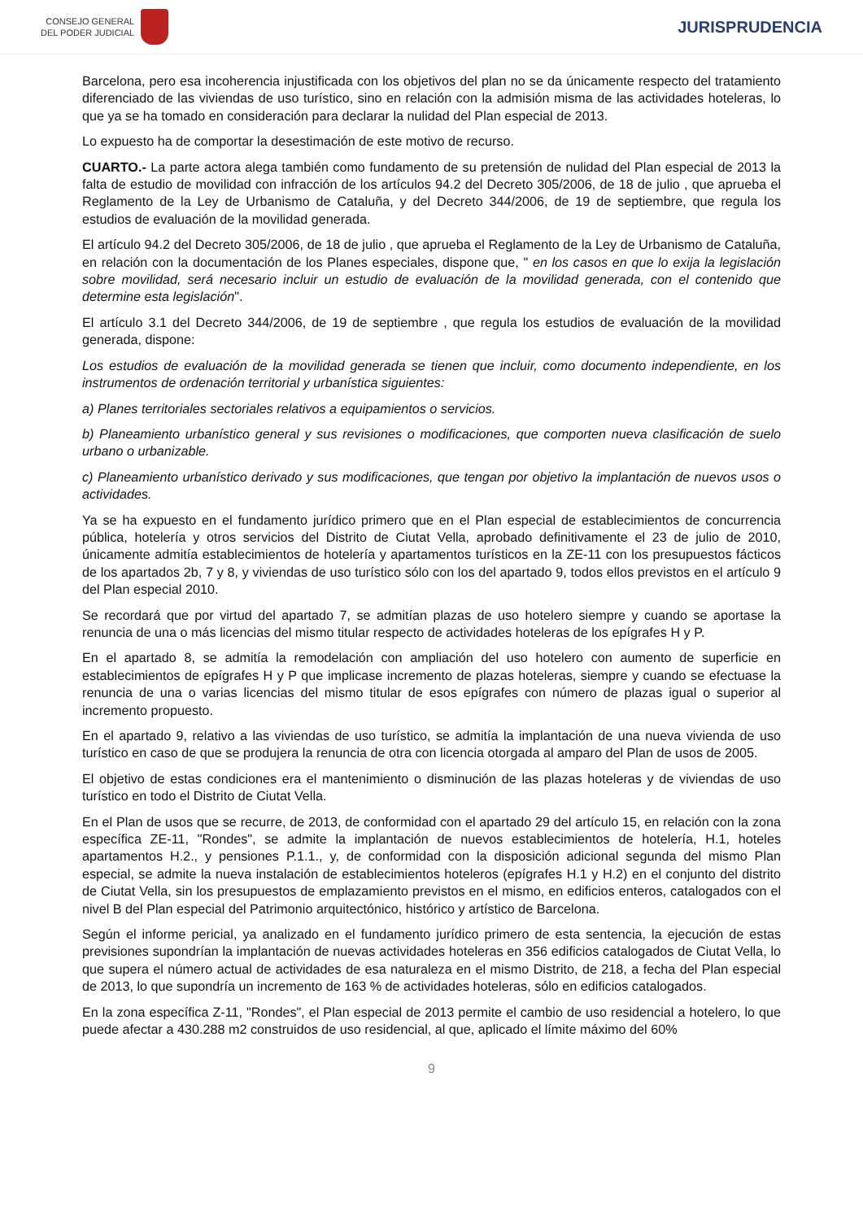CONSEJO GENERAL
DEL PODER JUDICIAL
JURISPRUDENCIA
Barcelona, pero esa incoherencia injustificada con los objetivos del plan no se da únicamente respecto del tratamiento diferenciado de las viviendas de uso turístico, sino en relación con la admisión misma de las actividades hoteleras, lo que ya se ha tomado en consideración para declarar la nulidad del Plan especial de 2013.
Lo expuesto ha de comportar la desestimación de este motivo de recurso.
CUARTO.- La parte actora alega también como fundamento de su pretensión de nulidad del Plan especial de 2013 la falta de estudio de movilidad con infracción de los artículos 94.2 del Decreto 305/2006, de 18 de julio , que aprueba el Reglamento de la Ley de Urbanismo de Cataluña, y del Decreto 344/2006, de 19 de septiembre, que regula los estudios de evaluación de la movilidad generada.
El artículo 94.2 del Decreto 305/2006, de 18 de julio , que aprueba el Reglamento de la Ley de Urbanismo de Cataluña, en relación con la documentación de los Planes especiales, dispone que, " en los casos en que lo exija la legislación sobre movilidad, será necesario incluir un estudio de evaluación de la movilidad generada, con el contenido que determine esta legislación".
El artículo 3.1 del Decreto 344/2006, de 19 de septiembre , que regula los estudios de evaluación de la movilidad generada, dispone:
Los estudios de evaluación de la movilidad generada se tienen que incluir, como documento independiente, en los instrumentos de ordenación territorial y urbanística siguientes:
a) Planes territoriales sectoriales relativos a equipamientos o servicios.
b) Planeamiento urbanístico general y sus revisiones o modificaciones, que comporten nueva clasificación de suelo urbano o urbanizable.
c) Planeamiento urbanístico derivado y sus modificaciones, que tengan por objetivo la implantación de nuevos usos o actividades.
Ya se ha expuesto en el fundamento jurídico primero que en el Plan especial de establecimientos de concurrencia pública, hotelería y otros servicios del Distrito de Ciutat Vella, aprobado definitivamente el 23 de julio de 2010, únicamente admitía establecimientos de hotelería y apartamentos turísticos en la ZE-11 con los presupuestos fácticos de los apartados 2b, 7 y 8, y viviendas de uso turístico sólo con los del apartado 9, todos ellos previstos en el artículo 9 del Plan especial 2010.
Se recordará que por virtud del apartado 7, se admitían plazas de uso hotelero siempre y cuando se aportase la renuncia de una o más licencias del mismo titular respecto de actividades hoteleras de los epígrafes H y P.
En el apartado 8, se admitía la remodelación con ampliación del uso hotelero con aumento de superficie en establecimientos de epígrafes H y P que implicase incremento de plazas hoteleras, siempre y cuando se efectuase la renuncia de una o varias licencias del mismo titular de esos epígrafes con número de plazas igual o superior al incremento propuesto.
En el apartado 9, relativo a las viviendas de uso turístico, se admitía la implantación de una nueva vivienda de uso turístico en caso de que se produjera la renuncia de otra con licencia otorgada al amparo del Plan de usos de 2005.
El objetivo de estas condiciones era el mantenimiento o disminución de las plazas hoteleras y de viviendas de uso turístico en todo el Distrito de Ciutat Vella.
En el Plan de usos que se recurre, de 2013, de conformidad con el apartado 29 del artículo 15, en relación con la zona específica ZE-11, "Rondes", se admite la implantación de nuevos establecimientos de hotelería, H.1, hoteles apartamentos H.2., y pensiones P.1.1., y, de conformidad con la disposición adicional segunda del mismo Plan especial, se admite la nueva instalación de establecimientos hoteleros (epígrafes H.1 y H.2) en el conjunto del distrito de Ciutat Vella, sin los presupuestos de emplazamiento previstos en el mismo, en edificios enteros, catalogados con el nivel B del Plan especial del Patrimonio arquitectónico, histórico y artístico de Barcelona.
Según el informe pericial, ya analizado en el fundamento jurídico primero de esta sentencia, la ejecución de estas previsiones supondrían la implantación de nuevas actividades hoteleras en 356 edificios catalogados de Ciutat Vella, lo que supera el número actual de actividades de esa naturaleza en el mismo Distrito, de 218, a fecha del Plan especial de 2013, lo que supondría un incremento de 163 % de actividades hoteleras, sólo en edificios catalogados.
En la zona específica Z-11, "Rondes", el Plan especial de 2013 permite el cambio de uso residencial a hotelero, lo que puede afectar a 430.288 m2 construidos de uso residencial, al que, aplicado el límite máximo del 60%
9